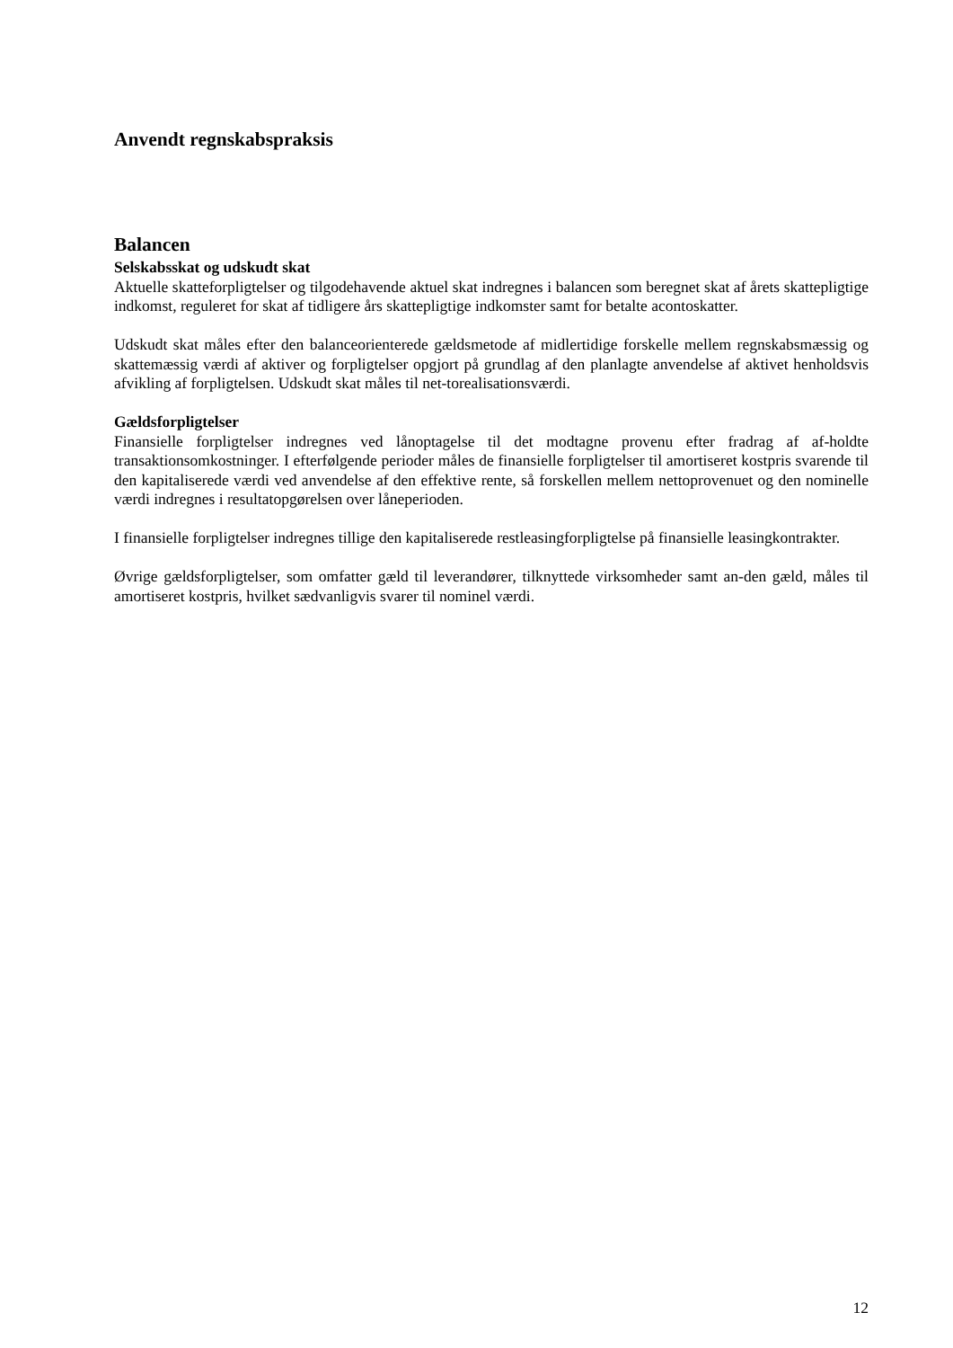Anvendt regnskabspraksis
Balancen
Selskabsskat og udskudt skat
Aktuelle skatteforpligtelser og tilgodehavende aktuel skat indregnes i balancen som beregnet skat af årets skattepligtige indkomst, reguleret for skat af tidligere års skattepligtige indkomster samt for betalte acontoskatter.
Udskudt skat måles efter den balanceorienterede gældsmetode af midlertidige forskelle mellem regnskabsmæssig og skattemæssig værdi af aktiver og forpligtelser opgjort på grundlag af den planlagte anvendelse af aktivet henholdsvis afvikling af forpligtelsen. Udskudt skat måles til net-torealisationsværdi.
Gældsforpligtelser
Finansielle forpligtelser indregnes ved lånoptagelse til det modtagne provenu efter fradrag af af-holdte transaktionsomkostninger. I efterfølgende perioder måles de finansielle forpligtelser til amortiseret kostpris svarende til den kapitaliserede værdi ved anvendelse af den effektive rente, så forskellen mellem nettoprovenuet og den nominelle værdi indregnes i resultatopgørelsen over låneperioden.
I finansielle forpligtelser indregnes tillige den kapitaliserede restleasingforpligtelse på finansielle leasingkontrakter.
Øvrige gældsforpligtelser, som omfatter gæld til leverandører, tilknyttede virksomheder samt an-den gæld, måles til amortiseret kostpris, hvilket sædvanligvis svarer til nominel værdi.
12